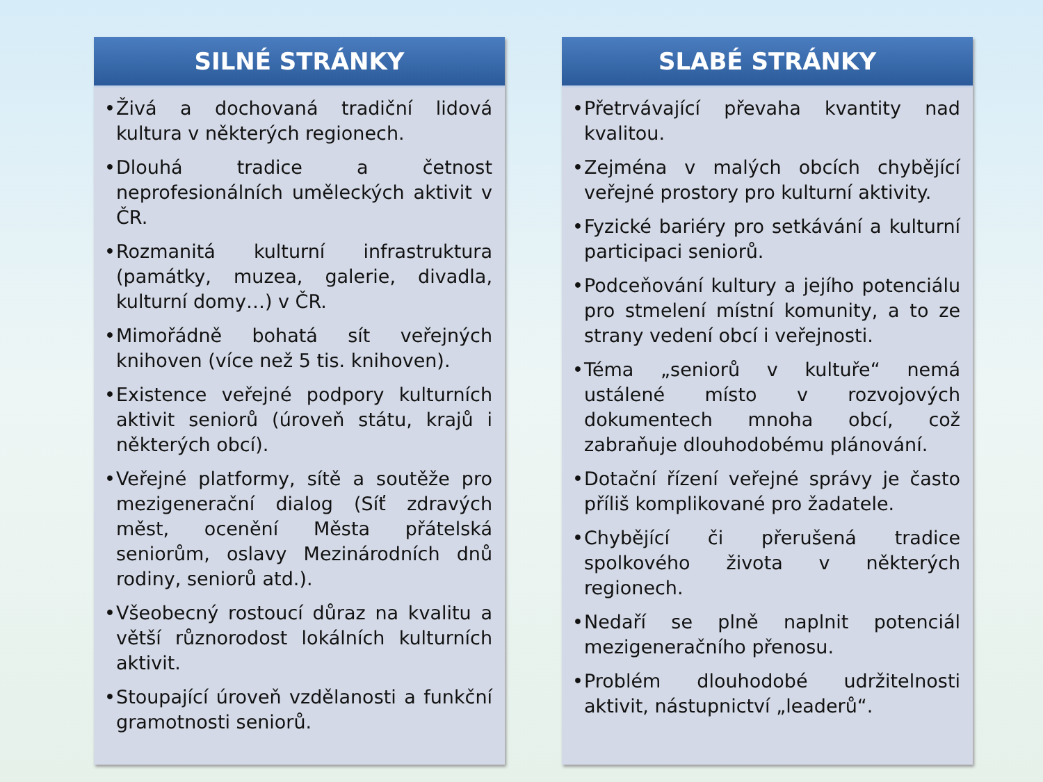SILNÉ STRÁNKY
• Živá a dochovaná tradiční lidová kultura v některých regionech.
• Dlouhá tradice a četnost neprofesionálních uměleckých aktivit v ČR.
• Rozmanitá kulturní infrastruktura (památky, muzea, galerie, divadla, kulturní domy…) v ČR.
• Mimořádně bohatá sít veřejných knihoven (více než 5 tis. knihoven).
• Existence veřejné podpory kulturních aktivit seniorů (úroveň státu, krajů i některých obcí).
• Veřejné platformy, sítě a soutěže pro mezigenerační dialog (Síť zdravých měst, ocenění Města přátelská seniorům, oslavy Mezinárodních dnů rodiny, seniorů atd.).
• Všeobecný rostoucí důraz na kvalitu a větší různorodost lokálních kulturních aktivit.
• Stoupající úroveň vzdělanosti a funkční gramotnosti seniorů.
SLABÉ STRÁNKY
• Přetrvávající převaha kvantity nad kvalitou.
• Zejména v malých obcích chybějící veřejné prostory pro kulturní aktivity.
• Fyzické bariéry pro setkávání a kulturní participaci seniorů.
• Podceňování kultury a jejího potenciálu pro stmelení místní komunity, a to ze strany vedení obcí i veřejnosti.
• Téma „seniorů v kultuře“ nemá ustálené místo v rozvojových dokumentech mnoha obcí, což zabraňuje dlouhodobému plánování.
• Dotační řízení veřejné správy je často příliš komplikované pro žadatele.
• Chybějící či přerušená tradice spolkového života v některých regionech.
• Nedaří se plně naplnit potenciál mezigeneračního přenosu.
• Problém dlouhodobé udržitelnosti aktivit, nástupnictví „leaderů“.